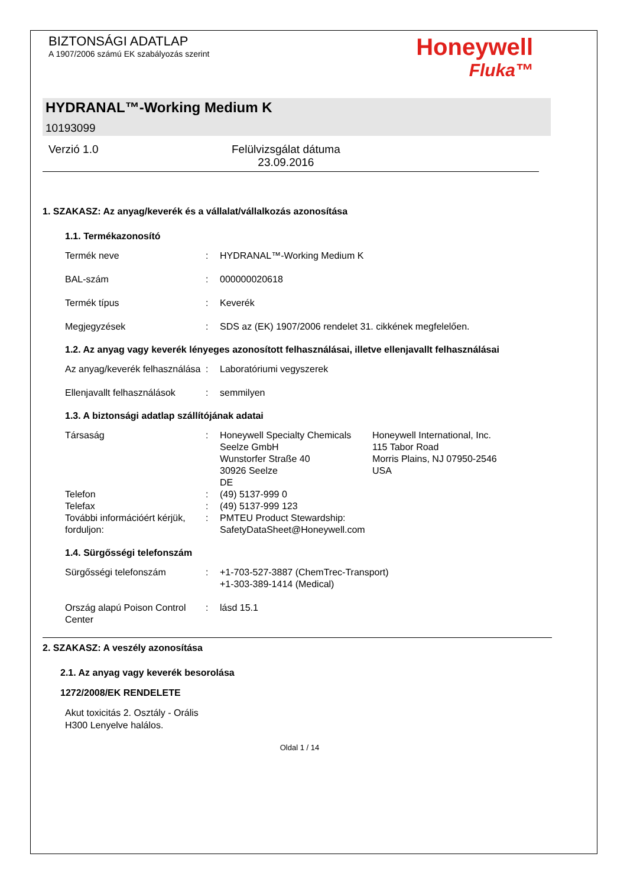BIZTONSÁGI ADATLAP
A 1907/2006 számú EK szabályozás szerint
Honeywell
Fluka™
HYDRANAL™-Working Medium K
10193099
Verzió 1.0 Felülvizsgálat dátuma
23.09.2016
1. SZAKASZ: Az anyag/keverék és a vállalat/vállalkozás azonosítása
1.1. Termékazonosító
Termék neve : HYDRANAL™-Working Medium K
BAL-szám : 000000020618
Termék típus : Keverék
Megjegyzések : SDS az (EK) 1907/2006 rendelet 31. cikkének megfelelően.
1.2. Az anyag vagy keverék lényeges azonosított felhasználásai, illetve ellenjavallt felhasználásai
Az anyag/keverék felhasználása
: Laboratóriumi vegyszerek
Ellenjavallt felhasználások
: semmilyen
1.3. A biztonsági adatlap szállítójának adatai
Társaság : Honeywell Specialty Chemicals Seelze GmbH
Wunstorfer Straße 40
30926 Seelze
DE
Honeywell International, Inc.
115 Tabor Road
Morris Plains, NJ 07950-2546
USA
Telefon : (49) 5137-999 0
Telefax : (49) 5137-999 123
További információért kérjük, forduljon:
: PMTEU Product Stewardship:
SafetyDataSheet@Honeywell.com
1.4. Sürgősségi telefonszám
Sürgősségi telefonszám : +1-703-527-3887 (ChemTrec-Transport)
+1-303-389-1414 (Medical)
Ország alapú Poison Control Center
: lásd 15.1
2. SZAKASZ: A veszély azonosítása
2.1. Az anyag vagy keverék besorolása
1272/2008/EK RENDELETE
Akut toxicitás 2. Osztály - Orális
H300 Lenyelve halálos.
Oldal 1 / 14